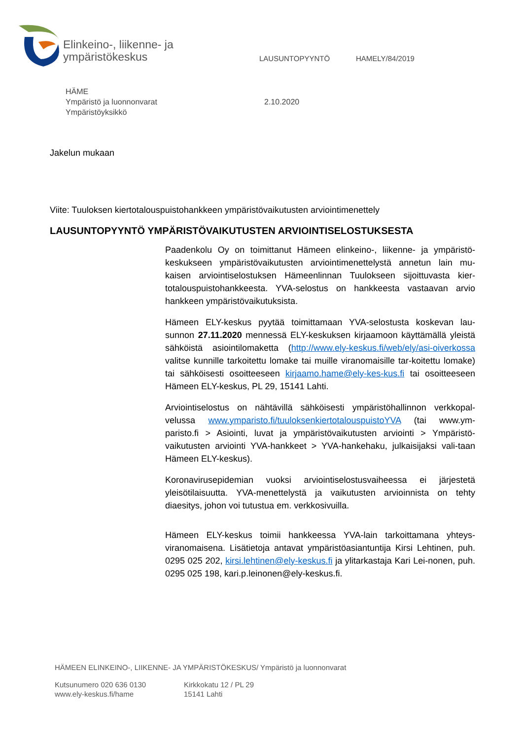Elinkeino-, liikenne- ja
ympäristökeskus
LAUSUNTOPYYNTÖ HAMELY/84/2019
HÄME
Ympäristö ja luonnonvarat
Ympäristöyksikkö
2.10.2020
Jakelun mukaan
Viite: Tuuloksen kiertotalouspuistohankkeen ympäristövaikutusten arviointimenettely
LAUSUNTOPYYNTÖ YMPÄRISTÖVAIKUTUSTEN ARVIOINTISELOSTUKSESTA
Paadenkolu Oy on toimittanut Hämeen elinkeino-, liikenne- ja ympäristö-keskukseen ympäristövaikutusten arviointimenettelystä annetun lain mu-kaisen arviointiselostuksen Hämeenlinnan Tuulokseen sijoittuvasta kier-totalouspuistohankkeesta. YVA-selostus on hankkeesta vastaavan arvio hankkeen ympäristövaikutuksista.
Hämeen ELY-keskus pyytää toimittamaan YVA-selostusta koskevan lau-sunnon 27.11.2020 mennessä ELY-keskuksen kirjaamoon käyttämällä yleistä sähköistä asiointilomaketta (http://www.ely-keskus.fi/web/ely/asi-oiverkossa valitse kunnille tarkoitettu lomake tai muille viranomaisille tar-koitettu lomake) tai sähköisesti osoitteeseen kirjaamo.hame@ely-kes-kus.fi tai osoitteeseen Hämeen ELY-keskus, PL 29, 15141 Lahti.
Arviointiselostus on nähtävillä sähköisesti ympäristöhallinnon verkkopal-velussa www.ymparisto.fi/tuuloksenkiertotalouspuistoYVA (tai www.ym-paristo.fi > Asiointi, luvat ja ympäristövaikutusten arviointi > Ympäristö-vaikutusten arviointi YVA-hankkeet > YVA-hankehaku, julkaisijaksi vali-taan Hämeen ELY-keskus).
Koronavirusepidemian vuoksi arviointiselostusvaiheessa ei järjestetä yleisötilaisuutta. YVA-menettelystä ja vaikutusten arvioinnista on tehty diaesitys, johon voi tutustua em. verkkosivuilla.
Hämeen ELY-keskus toimii hankkeessa YVA-lain tarkoittamana yhteys-viranomaisena. Lisätietoja antavat ympäristöasiantuntija Kirsi Lehtinen, puh. 0295 025 202, kirsi.lehtinen@ely-keskus.fi ja ylitarkastaja Kari Lei-nonen, puh. 0295 025 198, kari.p.leinonen@ely-keskus.fi.
HÄMEEN ELINKEINO-, LIIKENNE- JA YMPÄRISTÖKESKUS/ Ympäristö ja luonnonvarat
Kutsunumero 020 636 0130
www.ely-keskus.fi/hame
Kirkkokatu 12 / PL 29
15141 Lahti